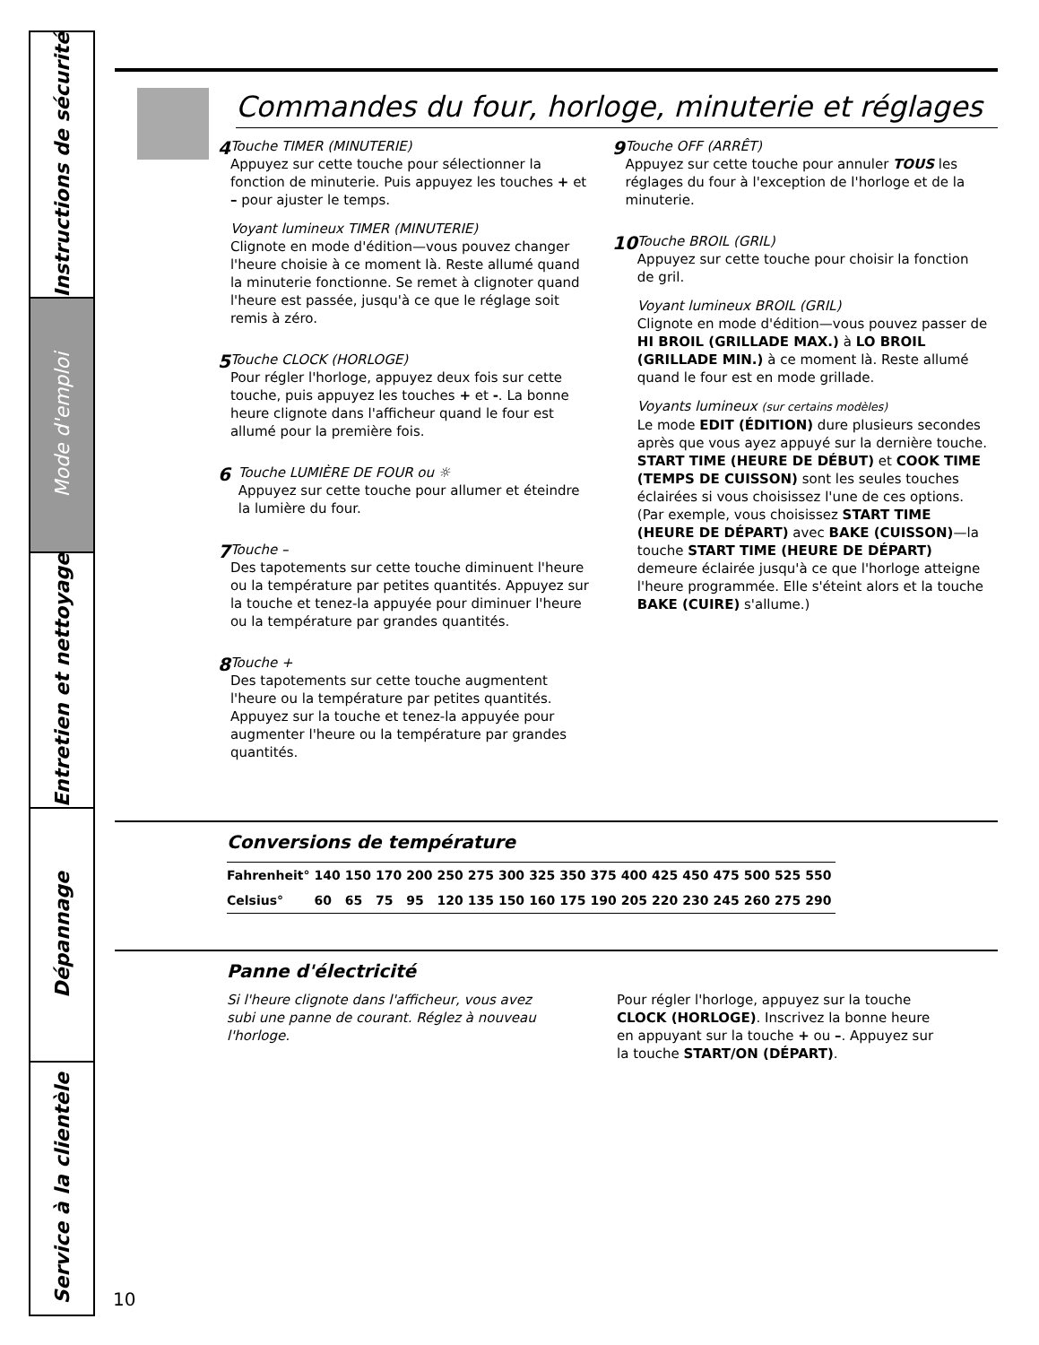Instructions de sécurité
Mode d'emploi
Entretien et nettoyage
Dépannage
Service à la clientèle
Commandes du four, horloge, minuterie et réglages
4
Touche TIMER (MINUTERIE)
Appuyez sur cette touche pour sélectionner la fonction de minuterie. Puis appuyez les touches + et – pour ajuster le temps.
Voyant lumineux TIMER (MINUTERIE)
Clignote en mode d'édition—vous pouvez changer l'heure choisie à ce moment là. Reste allumé quand la minuterie fonctionne. Se remet à clignoter quand l'heure est passée, jusqu'à ce que le réglage soit remis à zéro.
5
Touche CLOCK (HORLOGE)
Pour régler l'horloge, appuyez deux fois sur cette touche, puis appuyez les touches + et -. La bonne heure clignote dans l'afficheur quand le four est allumé pour la première fois.
6
Touche LUMIÈRE DE FOUR ou ☼
Appuyez sur cette touche pour allumer et éteindre la lumière du four.
7
Touche –
Des tapotements sur cette touche diminuent l'heure ou la température par petites quantités. Appuyez sur la touche et tenez-la appuyée pour diminuer l'heure ou la température par grandes quantités.
8
Touche +
Des tapotements sur cette touche augmentent l'heure ou la température par petites quantités. Appuyez sur la touche et tenez-la appuyée pour augmenter l'heure ou la température par grandes quantités.
9
Touche OFF (ARRÊT)
Appuyez sur cette touche pour annuler TOUS les réglages du four à l'exception de l'horloge et de la minuterie.
10
Touche BROIL (GRIL)
Appuyez sur cette touche pour choisir la fonction de gril.
Voyant lumineux BROIL (GRIL)
Clignote en mode d'édition—vous pouvez passer de HI BROIL (GRILLADE MAX.) à LO BROIL (GRILLADE MIN.) à ce moment là. Reste allumé quand le four est en mode grillade.
Voyants lumineux (sur certains modèles)
Le mode EDIT (ÉDITION) dure plusieurs secondes après que vous ayez appuyé sur la dernière touche. START TIME (HEURE DE DÉBUT) et COOK TIME (TEMPS DE CUISSON) sont les seules touches éclairées si vous choisissez l'une de ces options. (Par exemple, vous choisissez START TIME (HEURE DE DÉPART) avec BAKE (CUISSON)—la touche START TIME (HEURE DE DÉPART) demeure éclairée jusqu'à ce que l'horloge atteigne l'heure programmée. Elle s'éteint alors et la touche BAKE (CUIRE) s'allume.)
Conversions de température
| Fahrenheit° | 140 | 150 | 170 | 200 | 250 | 275 | 300 | 325 | 350 | 375 | 400 | 425 | 450 | 475 | 500 | 525 | 550 |
| Celsius° | 60 | 65 | 75 | 95 | 120 | 135 | 150 | 160 | 175 | 190 | 205 | 220 | 230 | 245 | 260 | 275 | 290 |
Panne d'électricité
Si l'heure clignote dans l'afficheur, vous avez subi une panne de courant. Réglez à nouveau l'horloge.
Pour régler l'horloge, appuyez sur la touche CLOCK (HORLOGE). Inscrivez la bonne heure en appuyant sur la touche + ou –. Appuyez sur la touche START/ON (DÉPART).
10